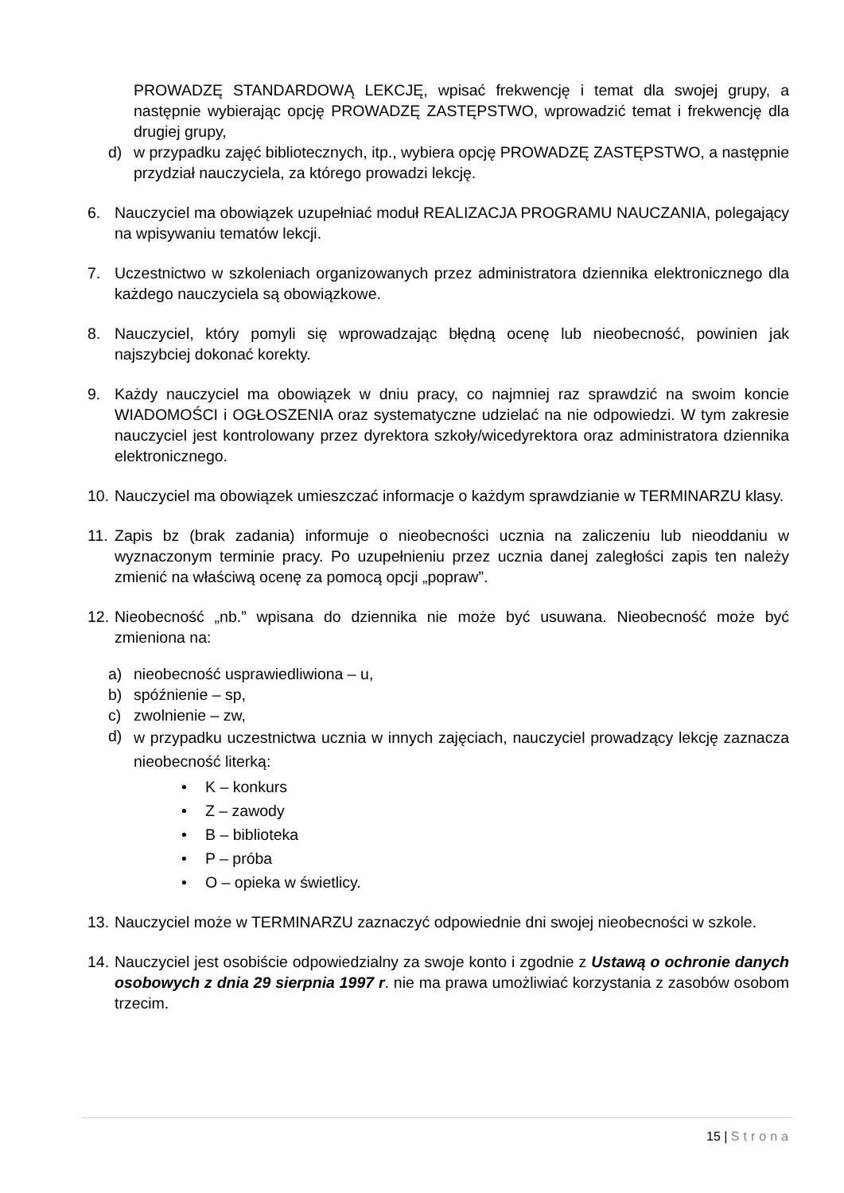PROWADZĘ STANDARDOWĄ LEKCJĘ, wpisać frekwencję i temat dla swojej grupy, a następnie wybierając opcję PROWADZĘ ZASTĘPSTWO, wprowadzić temat i frekwencję dla drugiej grupy,
d) w przypadku zajęć bibliotecznych, itp., wybiera opcję PROWADZĘ ZASTĘPSTWO, a następnie przydział nauczyciela, za którego prowadzi lekcję.
6. Nauczyciel ma obowiązek uzupełniać moduł REALIZACJA PROGRAMU NAUCZANIA, polegający na wpisywaniu tematów lekcji.
7. Uczestnictwo w szkoleniach organizowanych przez administratora dziennika elektronicznego dla każdego nauczyciela są obowiązkowe.
8. Nauczyciel, który pomyli się wprowadzając błędną ocenę lub nieobecność, powinien jak najszybciej dokonać korekty.
9. Każdy nauczyciel ma obowiązek w dniu pracy, co najmniej raz sprawdzić na swoim koncie WIADOMOŚCI i OGŁOSZENIA oraz systematyczne udzielać na nie odpowiedzi. W tym zakresie nauczyciel jest kontrolowany przez dyrektora szkoły/wicedyrektora oraz administratora dziennika elektronicznego.
10.
Nauczyciel ma obowiązek umieszczać informacje o każdym sprawdzianie w TERMINARZU klasy.
11.
Zapis bz (brak zadania) informuje o nieobecności ucznia na zaliczeniu lub nieoddaniu w wyznaczonym terminie pracy. Po uzupełnieniu przez ucznia danej zaległości zapis ten należy zmienić na właściwą ocenę za pomocą opcji „popraw”.
12.
Nieobecność „nb.” wpisana do dziennika nie może być usuwana. Nieobecność może być zmieniona na:
a) nieobecność usprawiedliwiona – u,
b) spóźnienie – sp,
c) zwolnienie – zw,
d)
w przypadku uczestnictwa ucznia w innych zajęciach, nauczyciel prowadzący lekcję zaznacza nieobecność literką:
• K – konkurs
• Z – zawody
• B – biblioteka
• P – próba
• O – opieka w świetlicy.
13.
Nauczyciel może w TERMINARZU zaznaczyć odpowiednie dni swojej nieobecności w szkole.
14.
Nauczyciel jest osobiście odpowiedzialny za swoje konto i zgodnie z Ustawą o ochronie danych osobowych z dnia 29 sierpnia 1997 r. nie ma prawa umożliwiać korzystania z zasobów osobom trzecim.
15 | Strona